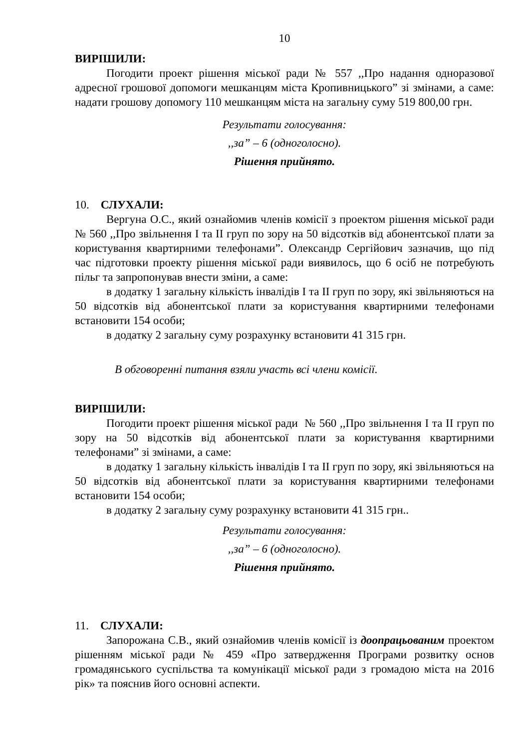10
ВИРІШИЛИ:
Погодити проект рішення міської ради № 557 ,,Про надання одноразової адресної грошової допомоги мешканцям міста Кропивницького” зі змінами, а саме: надати грошову допомогу 110 мешканцям міста на загальну суму 519 800,00 грн.
Результати голосування:
,,за” – 6 (одноголосно).
Рішення прийнято.
10. СЛУХАЛИ:
Вергуна О.С., який ознайомив членів комісії з проектом рішення міської ради № 560 ,,Про звільнення І та ІІ груп по зору на 50 відсотків від абонентської плати за користування квартирними телефонами”. Олександр Сергійович зазначив, що під час підготовки проекту рішення міської ради виявилось, що 6 осіб не потребують пільг та запропонував внести зміни, а саме:
в додатку 1 загальну кількість інвалідів І та ІІ груп по зору, які звільняються на 50 відсотків від абонентської плати за користування квартирними телефонами встановити 154 особи;
в додатку 2 загальну суму розрахунку встановити 41 315 грн.
В обговоренні питання взяли участь всі члени комісії.
ВИРІШИЛИ:
Погодити проект рішення міської ради № 560 ,,Про звільнення І та ІІ груп по зору на 50 відсотків від абонентської плати за користування квартирними телефонами” зі змінами, а саме:
в додатку 1 загальну кількість інвалідів І та ІІ груп по зору, які звільняються на 50 відсотків від абонентської плати за користування квартирними телефонами встановити 154 особи;
в додатку 2 загальну суму розрахунку встановити 41 315 грн..
Результати голосування:
,,за” – 6 (одноголосно).
Рішення прийнято.
11. СЛУХАЛИ:
Запорожана С.В., який ознайомив членів комісії із доопрацьованим проектом рішенням міської ради № 459 «Про затвердження Програми розвитку основ громадянського суспільства та комунікації міської ради з громадою міста на 2016 рік» та пояснив його основні аспекти.